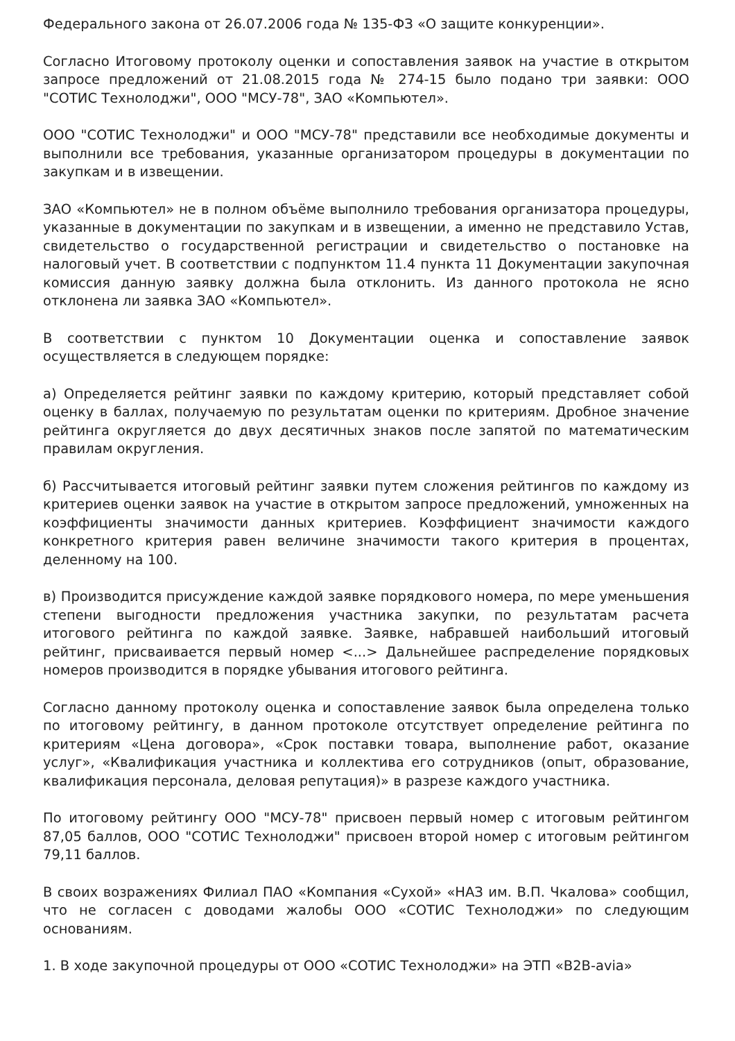Федерального закона от 26.07.2006 года № 135-ФЗ «О защите конкуренции».
Согласно Итоговому протоколу оценки и сопоставления заявок на участие в открытом запросе предложений от 21.08.2015 года № 274-15 было подано три заявки: ООО "СОТИС Технолоджи", ООО "МСУ-78", ЗАО «Компьютел».
ООО "СОТИС Технолоджи" и ООО "МСУ-78" представили все необходимые документы и выполнили все требования, указанные организатором процедуры в документации по закупкам и в извещении.
ЗАО «Компьютел» не в полном объёме выполнило требования организатора процедуры, указанные в документации по закупкам и в извещении, а именно не представило Устав, свидетельство о государственной регистрации и свидетельство о постановке на налоговый учет. В соответствии с подпунктом 11.4 пункта 11 Документации закупочная комиссия данную заявку должна была отклонить. Из данного протокола не ясно отклонена ли заявка ЗАО «Компьютел».
В соответствии с пунктом 10 Документации оценка и сопоставление заявок осуществляется в следующем порядке:
а) Определяется рейтинг заявки по каждому критерию, который представляет собой оценку в баллах, получаемую по результатам оценки по критериям. Дробное значение рейтинга округляется до двух десятичных знаков после запятой по математическим правилам округления.
б) Рассчитывается итоговый рейтинг заявки путем сложения рейтингов по каждому из критериев оценки заявок на участие в открытом запросе предложений, умноженных на коэффициенты значимости данных критериев. Коэффициент значимости каждого конкретного критерия равен величине значимости такого критерия в процентах, деленному на 100.
в) Производится присуждение каждой заявке порядкового номера, по мере уменьшения степени выгодности предложения участника закупки, по результатам расчета итогового рейтинга по каждой заявке. Заявке, набравшей наибольший итоговый рейтинг, присваивается первый номер <...> Дальнейшее распределение порядковых номеров производится в порядке убывания итогового рейтинга.
Согласно данному протоколу оценка и сопоставление заявок была определена только по итоговому рейтингу, в данном протоколе отсутствует определение рейтинга по критериям «Цена договора», «Срок поставки товара, выполнение работ, оказание услуг», «Квалификация участника и коллектива его сотрудников (опыт, образование, квалификация персонала, деловая репутация)» в разрезе каждого участника.
По итоговому рейтингу ООО "МСУ-78" присвоен первый номер с итоговым рейтингом 87,05 баллов, ООО "СОТИС Технолоджи" присвоен второй номер с итоговым рейтингом 79,11 баллов.
В своих возражениях Филиал ПАО «Компания «Сухой» «НАЗ им. В.П. Чкалова» сообщил, что не согласен с доводами жалобы ООО «СОТИС Технолоджи» по следующим основаниям.
1. В ходе закупочной процедуры от ООО «СОТИС Технолоджи» на ЭТП «B2B-avia»